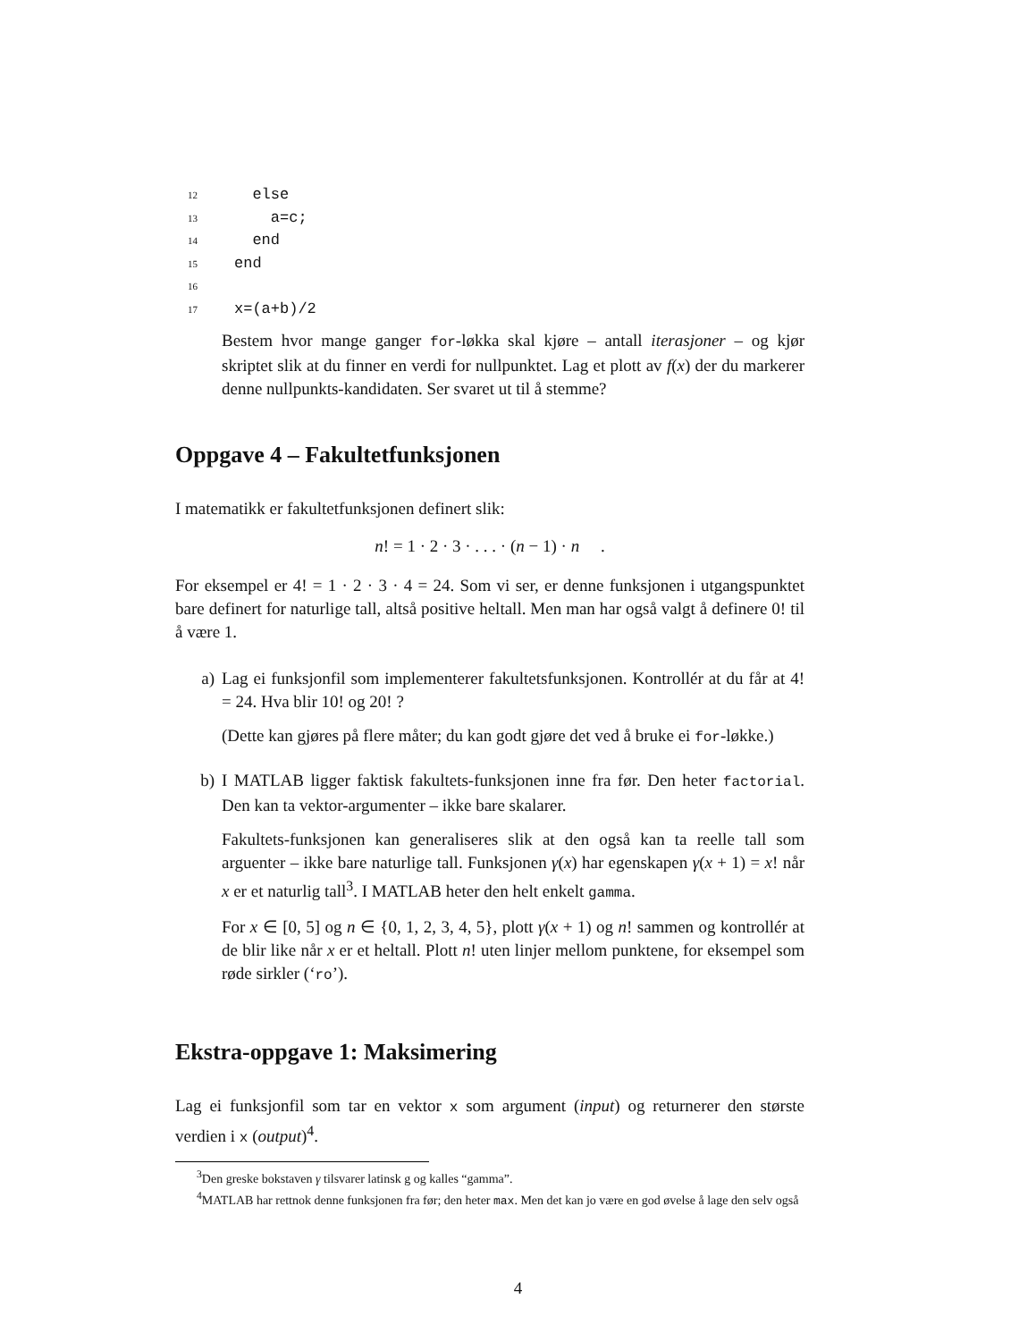12 else
13 a=c;
14 end
15 end
16
17 x=(a+b)/2
Bestem hvor mange ganger for-løkka skal kjøre – antall iterasjoner – og kjør skriptet slik at du finner en verdi for nullpunktet. Lag et plott av f(x) der du markerer denne nullpunkts-kandidaten. Ser svaret ut til å stemme?
Oppgave 4 – Fakultetfunksjonen
I matematikk er fakultetfunksjonen definert slik:
n! = 1 · 2 · 3 · . . . · (n − 1) · n .
For eksempel er 4! = 1 · 2 · 3 · 4 = 24. Som vi ser, er denne funksjonen i utgangspunktet bare definert for naturlige tall, altså positive heltall. Men man har også valgt å definere 0! til å være 1.
a) Lag ei funksjonfil som implementerer fakultetsfunksjonen. Kontrollér at du får at 4! = 24. Hva blir 10! og 20! ?
(Dette kan gjøres på flere måter; du kan godt gjøre det ved å bruke ei for-løkke.)
b) I MATLAB ligger faktisk fakultets-funksjonen inne fra før. Den heter factorial. Den kan ta vektor-argumenter – ikke bare skalarer.
Fakultets-funksjonen kan generaliseres slik at den også kan ta reelle tall som arguenter – ikke bare naturlige tall. Funksjonen γ(x) har egenskapen γ(x + 1) = x! når x er et naturlig tall<sup>3</sup>. I MATLAB heter den helt enkelt gamma.
For x ∈ [0, 5] og n ∈ {0, 1, 2, 3, 4, 5}, plott γ(x + 1) og n! sammen og kontrollér at de blir like når x er et heltall. Plott n! uten linjer mellom punktene, for eksempel som røde sirkler (‘ro’).
Ekstra-oppgave 1: Maksimering
Lag ei funksjonfil som tar en vektor x som argument (input) og returnerer den største verdien i x (output)<sup>4</sup>.
<sup>3</sup> Den greske bokstaven γ tilsvarer latinsk g og kalles “gamma”.
<sup>4</sup> MATLAB har rettnok denne funksjonen fra før; den heter max. Men det kan jo være en god øvelse å lage den selv også
4